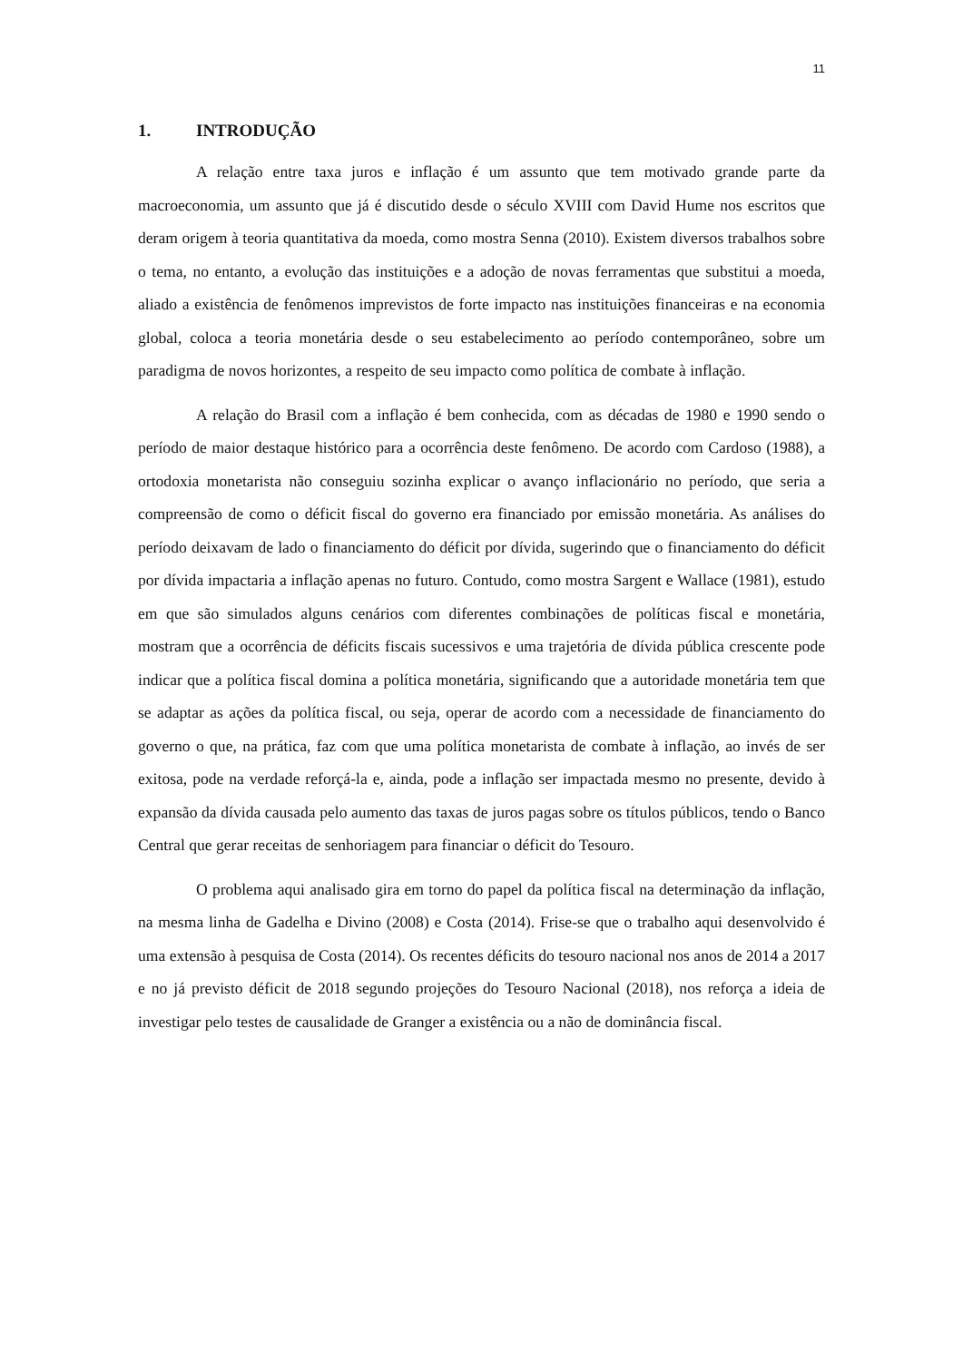11
1. INTRODUÇÃO
A relação entre taxa juros e inflação é um assunto que tem motivado grande parte da macroeconomia, um assunto que já é discutido desde o século XVIII com David Hume nos escritos que deram origem à teoria quantitativa da moeda, como mostra Senna (2010). Existem diversos trabalhos sobre o tema, no entanto, a evolução das instituições e a adoção de novas ferramentas que substitui a moeda, aliado a existência de fenômenos imprevistos de forte impacto nas instituições financeiras e na economia global, coloca a teoria monetária desde o seu estabelecimento ao período contemporâneo, sobre um paradigma de novos horizontes, a respeito de seu impacto como política de combate à inflação.
A relação do Brasil com a inflação é bem conhecida, com as décadas de 1980 e 1990 sendo o período de maior destaque histórico para a ocorrência deste fenômeno. De acordo com Cardoso (1988), a ortodoxia monetarista não conseguiu sozinha explicar o avanço inflacionário no período, que seria a compreensão de como o déficit fiscal do governo era financiado por emissão monetária. As análises do período deixavam de lado o financiamento do déficit por dívida, sugerindo que o financiamento do déficit por dívida impactaria a inflação apenas no futuro. Contudo, como mostra Sargent e Wallace (1981), estudo em que são simulados alguns cenários com diferentes combinações de políticas fiscal e monetária, mostram que a ocorrência de déficits fiscais sucessivos e uma trajetória de dívida pública crescente pode indicar que a política fiscal domina a política monetária, significando que a autoridade monetária tem que se adaptar as ações da política fiscal, ou seja, operar de acordo com a necessidade de financiamento do governo o que, na prática, faz com que uma política monetarista de combate à inflação, ao invés de ser exitosa, pode na verdade reforçá-la e, ainda, pode a inflação ser impactada mesmo no presente, devido à expansão da dívida causada pelo aumento das taxas de juros pagas sobre os títulos públicos, tendo o Banco Central que gerar receitas de senhoriagem para financiar o déficit do Tesouro.
O problema aqui analisado gira em torno do papel da política fiscal na determinação da inflação, na mesma linha de Gadelha e Divino (2008) e Costa (2014). Frise-se que o trabalho aqui desenvolvido é uma extensão à pesquisa de Costa (2014). Os recentes déficits do tesouro nacional nos anos de 2014 a 2017 e no já previsto déficit de 2018 segundo projeções do Tesouro Nacional (2018), nos reforça a ideia de investigar pelo testes de causalidade de Granger a existência ou a não de dominância fiscal.